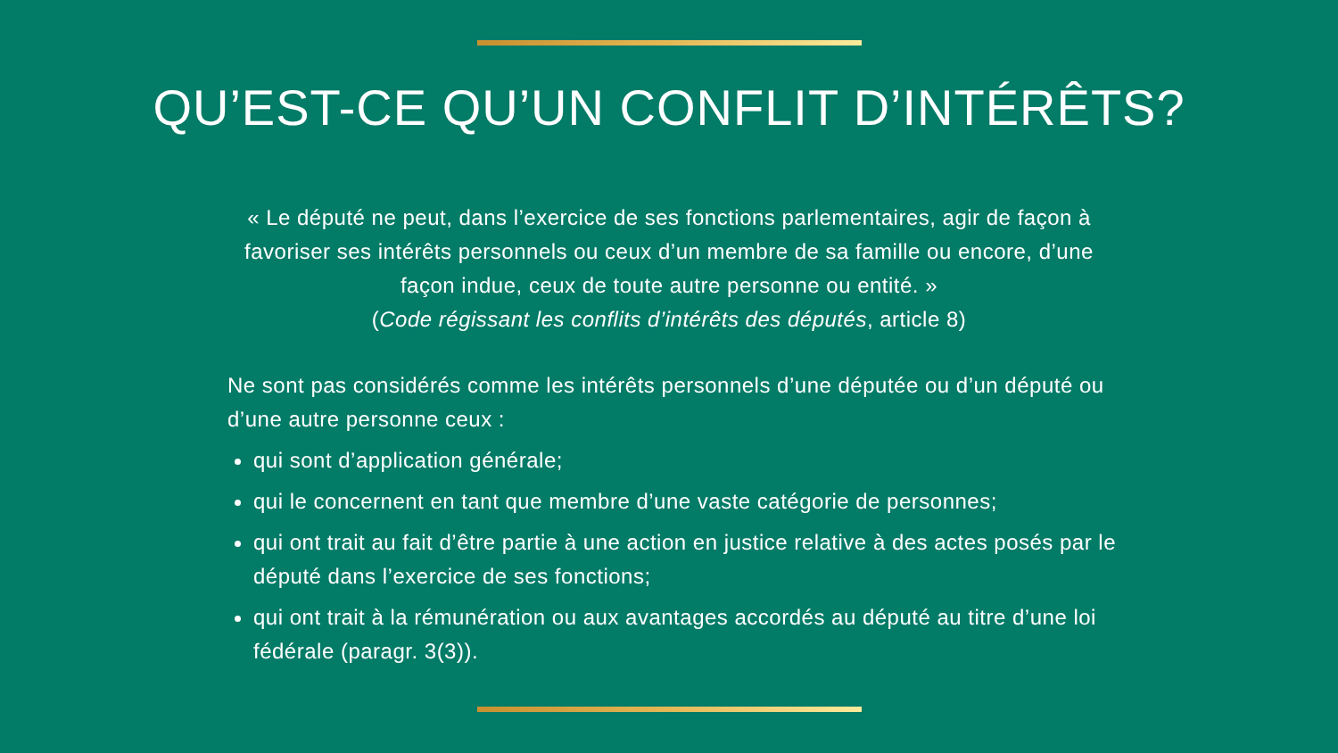QU’EST-CE QU’UN CONFLIT D’INTÉRÊTS?
« Le député ne peut, dans l’exercice de ses fonctions parlementaires, agir de façon à favoriser ses intérêts personnels ou ceux d’un membre de sa famille ou encore, d’une façon indue, ceux de toute autre personne ou entité. »
(Code régissant les conflits d’intérêts des députés, article 8)
Ne sont pas considérés comme les intérêts personnels d’une députée ou d’un député ou d’une autre personne ceux :
qui sont d’application générale;
qui le concernent en tant que membre d’une vaste catégorie de personnes;
qui ont trait au fait d’être partie à une action en justice relative à des actes posés par le député dans l’exercice de ses fonctions;
qui ont trait à la rémunération ou aux avantages accordés au député au titre d’une loi fédérale (paragr. 3(3)).